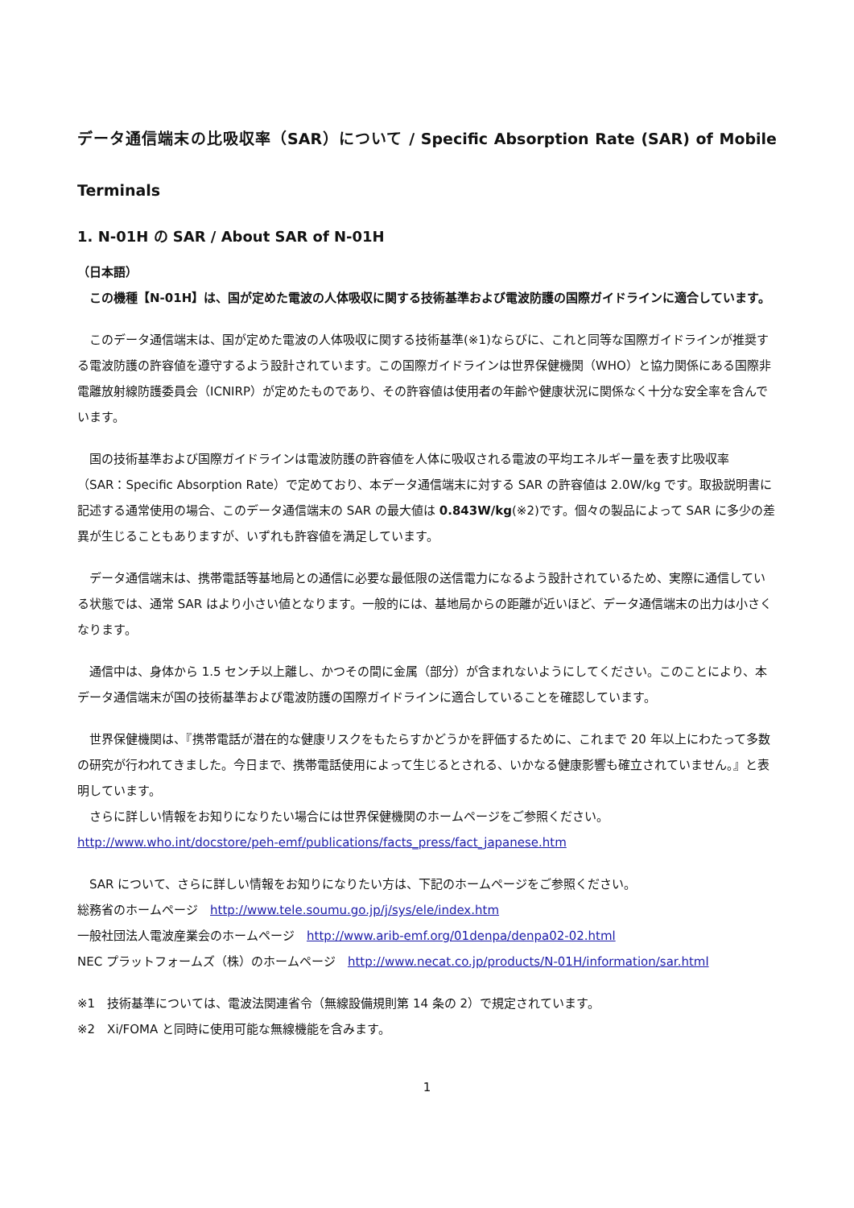データ通信端末の比吸収率（SAR）について / Specific Absorption Rate (SAR) of Mobile Terminals
1. N-01H の SAR / About SAR of N-01H
（日本語）
　この機種【N-01H】は、国が定めた電波の人体吸収に関する技術基準および電波防護の国際ガイドラインに適合しています。
　このデータ通信端末は、国が定めた電波の人体吸収に関する技術基準(※1)ならびに、これと同等な国際ガイドラインが推奨する電波防護の許容値を遵守するよう設計されています。この国際ガイドラインは世界保健機関（WHO）と協力関係にある国際非電離放射線防護委員会（ICNIRP）が定めたものであり、その許容値は使用者の年齢や健康状況に関係なく十分な安全率を含んでいます。
　国の技術基準および国際ガイドラインは電波防護の許容値を人体に吸収される電波の平均エネルギー量を表す比吸収率（SAR：Specific Absorption Rate）で定めており、本データ通信端末に対する SAR の許容値は 2.0W/kg です。取扱説明書に記述する通常使用の場合、このデータ通信端末の SAR の最大値は 0.843W/kg(※2)です。個々の製品によって SAR に多少の差異が生じることもありますが、いずれも許容値を満足しています。
　データ通信端末は、携帯電話等基地局との通信に必要な最低限の送信電力になるよう設計されているため、実際に通信している状態では、通常 SAR はより小さい値となります。一般的には、基地局からの距離が近いほど、データ通信端末の出力は小さくなります。
　通信中は、身体から 1.5 センチ以上離し、かつその間に金属（部分）が含まれないようにしてください。このことにより、本データ通信端末が国の技術基準および電波防護の国際ガイドラインに適合していることを確認しています。
　世界保健機関は、『携帯電話が潜在的な健康リスクをもたらすかどうかを評価するために、これまで 20 年以上にわたって多数の研究が行われてきました。今日まで、携帯電話使用によって生じるとされる、いかなる健康影響も確立されていません。』と表明しています。
　さらに詳しい情報をお知りになりたい場合には世界保健機関のホームページをご参照ください。
http://www.who.int/docstore/peh-emf/publications/facts_press/fact_japanese.htm
　SAR について、さらに詳しい情報をお知りになりたい方は、下記のホームページをご参照ください。
総務省のホームページ　http://www.tele.soumu.go.jp/j/sys/ele/index.htm
一般社団法人電波産業会のホームページ　http://www.arib-emf.org/01denpa/denpa02-02.html
NEC プラットフォームズ（株）のホームページ　http://www.necat.co.jp/products/N-01H/information/sar.html
※1　技術基準については、電波法関連省令（無線設備規則第 14 条の 2）で規定されています。
※2　Xi/FOMA と同時に使用可能な無線機能を含みます。
1